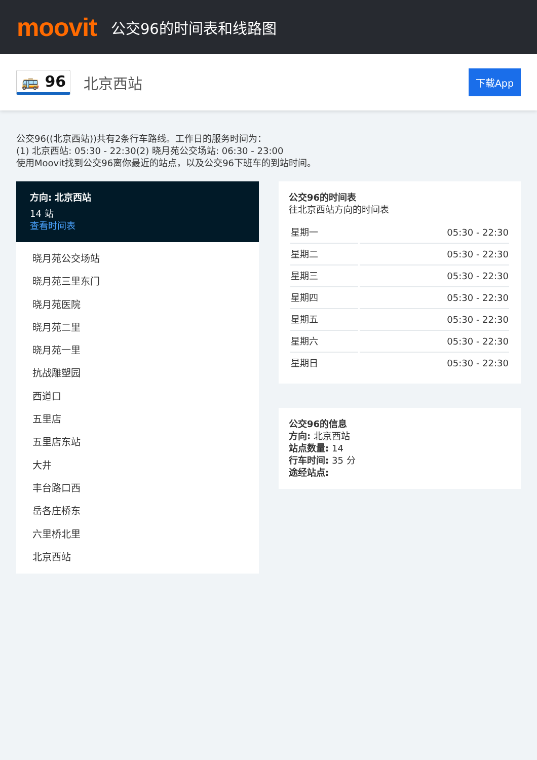moovit
公交96的时间表和线路图
🚌 96 北京西站 下载App
公交96((北京西站))共有2条行车路线。工作日的服务时间为：
(1) 北京西站: 05:30 - 22:30(2) 晓月苑公交场站: 06:30 - 23:00
使用Moovit找到公交96离你最近的站点，以及公交96下班车的到站时间。
方向: 北京西站
14 站
查看时间表
晓月苑公交场站
晓月苑三里东门
晓月苑医院
晓月苑二里
晓月苑一里
抗战雕塑园
西道口
五里店
五里店东站
大井
丰台路口西
岳各庄桥东
六里桥北里
北京西站
公交96的时间表
往北京西站方向的时间表
| 星期一 | 05:30 - 22:30 |
| 星期二 | 05:30 - 22:30 |
| 星期三 | 05:30 - 22:30 |
| 星期四 | 05:30 - 22:30 |
| 星期五 | 05:30 - 22:30 |
| 星期六 | 05:30 - 22:30 |
| 星期日 | 05:30 - 22:30 |
公交96的信息
方向: 北京西站
站点数量: 14
行车时间: 35 分
途经站点: